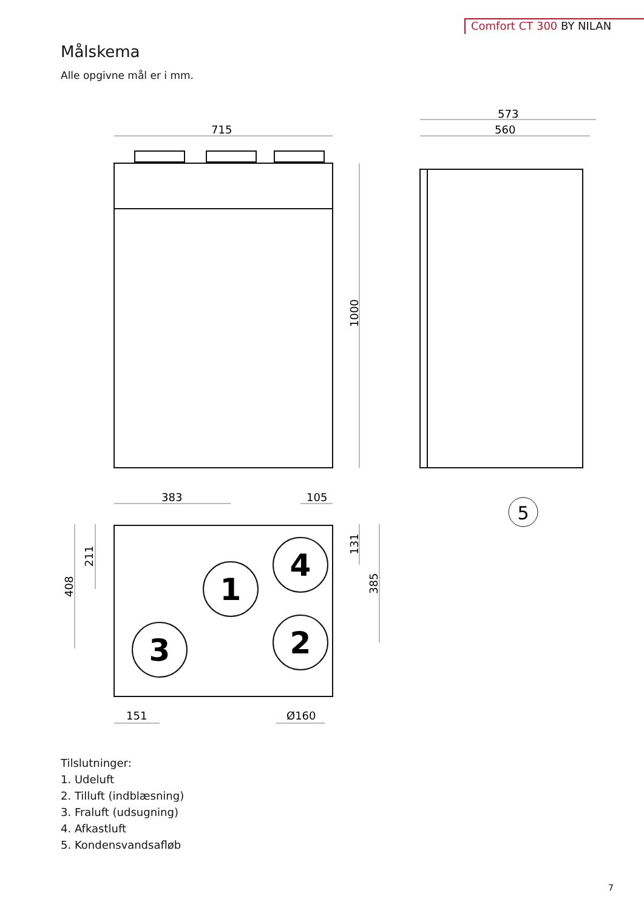Comfort CT 300 BY NILAN
Målskema
Alle opgivne mål er i mm.
715
573
560
1000
383
105
408
211
131
385
151
Ø160
1
4
3
2
5
Tilslutninger:
1. Udeluft
2. Tilluft (indblæsning)
3. Fraluft (udsugning)
4. Afkastluft
5. Kondensvandsafløb
7